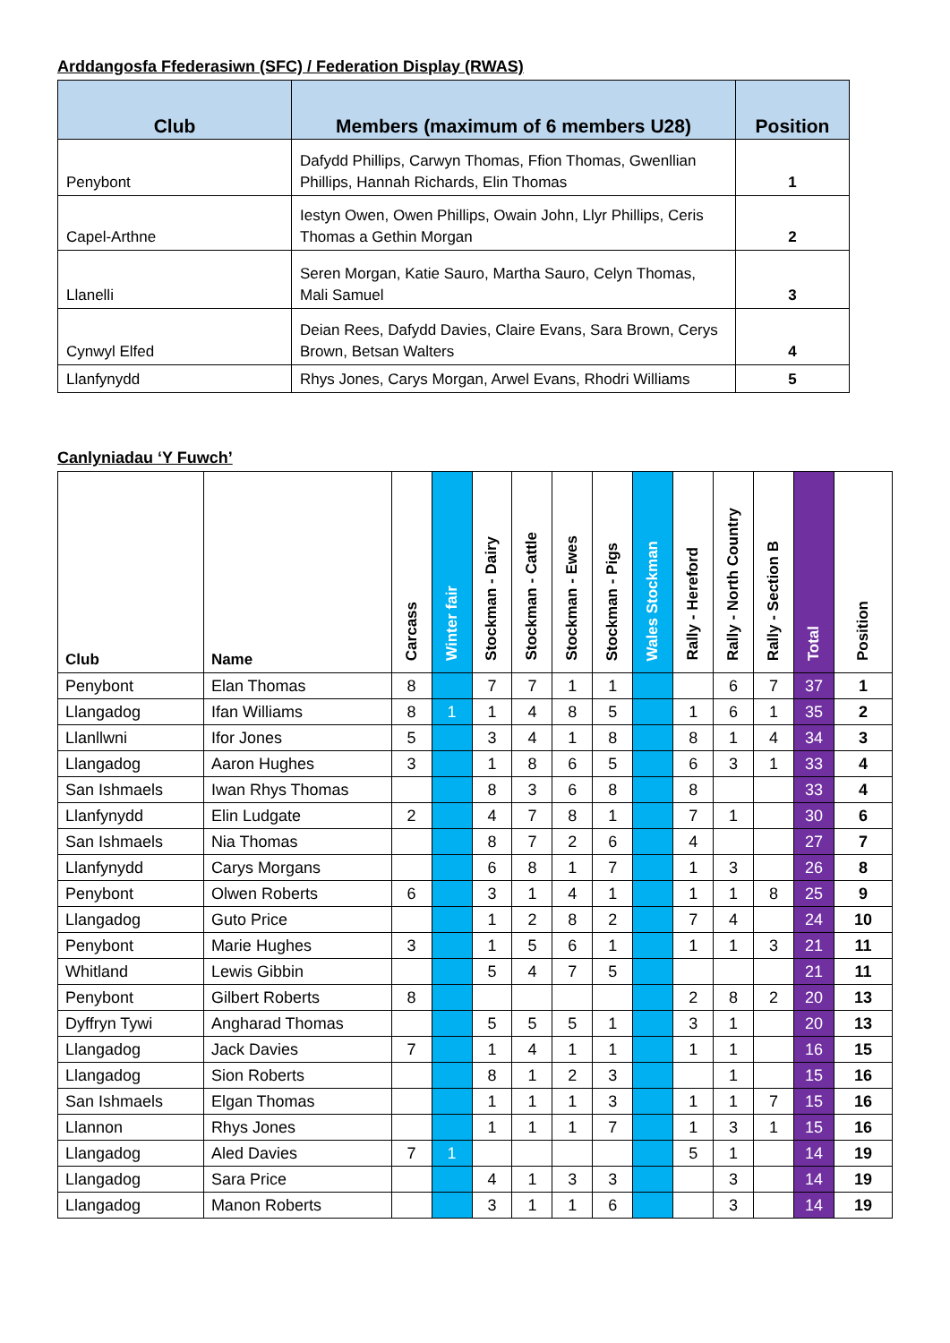Arddangosfa Ffederasiwn (SFC) / Federation Display (RWAS)
| Club | Members (maximum of 6 members U28) | Position |
| --- | --- | --- |
| Penybont | Dafydd Phillips, Carwyn Thomas, Ffion Thomas, Gwenllian Phillips, Hannah Richards, Elin Thomas | 1 |
| Capel-Arthne | Iestyn Owen, Owen Phillips, Owain John, Llyr Phillips, Ceris Thomas a Gethin Morgan | 2 |
| Llanelli | Seren Morgan, Katie Sauro, Martha Sauro, Celyn Thomas, Mali Samuel | 3 |
| Cynwyl Elfed | Deian Rees, Dafydd Davies, Claire Evans, Sara Brown, Cerys Brown, Betsan Walters | 4 |
| Llanfynydd | Rhys Jones, Carys Morgan, Arwel Evans, Rhodri Williams | 5 |
Canlyniadau ‘Y Fuwch’
| Club | Name | Carcass | Winter fair | Stockman - Dairy | Stockman - Cattle | Stockman - Ewes | Stockman - Pigs | Wales Stockman | Rally - Hereford | Rally - North Country | Rally - Section B | Total | Position |
| --- | --- | --- | --- | --- | --- | --- | --- | --- | --- | --- | --- | --- | --- |
| Penybont | Elan Thomas | 8 | | 7 | 7 | 1 | 1 | | | 6 | 7 | 37 | 1 |
| Llangadog | Ifan Williams | 8 | 1 | 1 | 4 | 8 | 5 | | 1 | 6 | 1 | 35 | 2 |
| Llanllwni | Ifor Jones | 5 | | 3 | 4 | 1 | 8 | | 8 | 1 | 4 | 34 | 3 |
| Llangadog | Aaron Hughes | 3 | | 1 | 8 | 6 | 5 | | 6 | 3 | 1 | 33 | 4 |
| San Ishmaels | Iwan Rhys Thomas | | | 8 | 3 | 6 | 8 | | 8 | | | 33 | 4 |
| Llanfynydd | Elin Ludgate | 2 | | 4 | 7 | 8 | 1 | | 7 | 1 | | 30 | 6 |
| San Ishmaels | Nia Thomas | | | 8 | 7 | 2 | 6 | | 4 | | | 27 | 7 |
| Llanfynydd | Carys Morgans | | | 6 | 8 | 1 | 7 | | 1 | 3 | | 26 | 8 |
| Penybont | Olwen Roberts | 6 | | 3 | 1 | 4 | 1 | | 1 | 1 | 8 | 25 | 9 |
| Llangadog | Guto Price | | | 1 | 2 | 8 | 2 | | 7 | 4 | | 24 | 10 |
| Penybont | Marie Hughes | 3 | | 1 | 5 | 6 | 1 | | 1 | 1 | 3 | 21 | 11 |
| Whitland | Lewis Gibbin | | | 5 | 4 | 7 | 5 | | | | | 21 | 11 |
| Penybont | Gilbert Roberts | 8 | | | | | | | 2 | 8 | 2 | 20 | 13 |
| Dyffryn Tywi | Angharad Thomas | | | 5 | 5 | 5 | 1 | | 3 | 1 | | 20 | 13 |
| Llangadog | Jack Davies | 7 | | 1 | 4 | 1 | 1 | | 1 | 1 | | 16 | 15 |
| Llangadog | Sion Roberts | | | 8 | 1 | 2 | 3 | | | 1 | | 15 | 16 |
| San Ishmaels | Elgan Thomas | | | 1 | 1 | 1 | 3 | | 1 | 1 | 7 | 15 | 16 |
| Llannon | Rhys Jones | | | 1 | 1 | 1 | 7 | | 1 | 3 | 1 | 15 | 16 |
| Llangadog | Aled Davies | 7 | 1 | | | | | | 5 | 1 | | 14 | 19 |
| Llangadog | Sara Price | | | 4 | 1 | 3 | 3 | | | 3 | | 14 | 19 |
| Llangadog | Manon Roberts | | | 3 | 1 | 1 | 6 | | | 3 | | 14 | 19 |